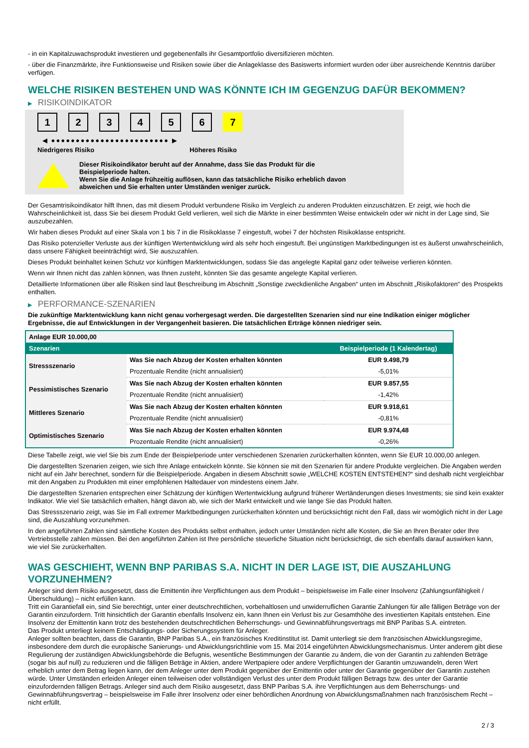- in ein Kapitalzuwachsprodukt investieren und gegebenenfalls ihr Gesamtportfolio diversifizieren möchten.
- über die Finanzmärkte, ihre Funktionsweise und Risiken sowie über die Anlageklasse des Basiswerts informiert wurden oder über ausreichende Kenntnis darüber verfügen.
WELCHE RISIKEN BESTEHEN UND WAS KÖNNTE ICH IM GEGENZUG DAFÜR BEKOMMEN?
▶ RISIKOINDIKATOR
1 2 3 4 5 6 7
◀ ●●●●●●●●●●●●●●●●●●●●●●●● ▶
Niedrigeres Risiko Höheres Risiko
Dieser Risikoindikator beruht auf der Annahme, dass Sie das Produkt für die
Beispielperiode halten.
Wenn Sie die Anlage frühzeitig auflösen, kann das tatsächliche Risiko erheblich davon
abweichen und Sie erhalten unter Umständen weniger zurück.
Der Gesamtrisikoindikator hilft Ihnen, das mit diesem Produkt verbundene Risiko im Vergleich zu anderen Produkten einzuschätzen. Er zeigt, wie hoch die Wahrscheinlichkeit ist, dass Sie bei diesem Produkt Geld verlieren, weil sich die Märkte in einer bestimmten Weise entwickeln oder wir nicht in der Lage sind, Sie auszubezahlen.
Wir haben dieses Produkt auf einer Skala von 1 bis 7 in die Risikoklasse 7 eingestuft, wobei 7 der höchsten Risikoklasse entspricht.
Das Risiko potenzieller Verluste aus der künftigen Wertentwicklung wird als sehr hoch eingestuft. Bei ungünstigen Marktbedingungen ist es äußerst unwahrscheinlich, dass unsere Fähigkeit beeinträchtigt wird, Sie auszuzahlen.
Dieses Produkt beinhaltet keinen Schutz vor künftigen Marktentwicklungen, sodass Sie das angelegte Kapital ganz oder teilweise verlieren könnten.
Wenn wir Ihnen nicht das zahlen können, was Ihnen zusteht, könnten Sie das gesamte angelegte Kapital verlieren.
Detaillierte Informationen über alle Risiken sind laut Beschreibung im Abschnitt „Sonstige zweckdienliche Angaben“ unten im Abschnitt „Risikofaktoren“ des Prospekts enthalten.
▶ PERFORMANCE-SZENARIEN
Die zukünftige Marktentwicklung kann nicht genau vorhergesagt werden. Die dargestellten Szenarien sind nur eine Indikation einiger möglicher Ergebnisse, die auf Entwicklungen in der Vergangenheit basieren. Die tatsächlichen Erträge können niedriger sein.
| Anlage EUR 10.000,00 | | |
| --- | --- | --- |
| Szenarien | | Beispielperiode (1 Kalendertag) |
| Stressszenario | Was Sie nach Abzug der Kosten erhalten könnten | EUR 9.498,79 |
| | Prozentuale Rendite (nicht annualisiert) | -5,01% |
| Pessimistisches Szenario | Was Sie nach Abzug der Kosten erhalten könnten | EUR 9.857,55 |
| | Prozentuale Rendite (nicht annualisiert) | -1,42% |
| Mittleres Szenario | Was Sie nach Abzug der Kosten erhalten könnten | EUR 9.918,61 |
| | Prozentuale Rendite (nicht annualisiert) | -0,81% |
| Optimistisches Szenario | Was Sie nach Abzug der Kosten erhalten könnten | EUR 9.974,48 |
| | Prozentuale Rendite (nicht annualisiert) | -0,26% |
Diese Tabelle zeigt, wie viel Sie bis zum Ende der Beispielperiode unter verschiedenen Szenarien zurückerhalten könnten, wenn Sie EUR 10.000,00 anlegen.
Die dargestellten Szenarien zeigen, wie sich Ihre Anlage entwickeln könnte. Sie können sie mit den Szenarien für andere Produkte vergleichen. Die Angaben werden nicht auf ein Jahr berechnet, sondern für die Beispielperiode. Angaben in diesem Abschnitt sowie „WELCHE KOSTEN ENTSTEHEN?“ sind deshalb nicht vergleichbar mit den Angaben zu Produkten mit einer empfohlenen Haltedauer von mindestens einem Jahr.
Die dargestellten Szenarien entsprechen einer Schätzung der künftigen Wertentwicklung aufgrund früherer Wertänderungen dieses Investments; sie sind kein exakter Indikator. Wie viel Sie tatsächlich erhalten, hängt davon ab, wie sich der Markt entwickelt und wie lange Sie das Produkt halten.
Das Stressszenario zeigt, was Sie im Fall extremer Marktbedingungen zurückerhalten könnten und berücksichtigt nicht den Fall, dass wir womöglich nicht in der Lage sind, die Auszahlung vorzunehmen.
In den angeführten Zahlen sind sämtliche Kosten des Produkts selbst enthalten, jedoch unter Umständen nicht alle Kosten, die Sie an Ihren Berater oder Ihre Vertriebsstelle zahlen müssen. Bei den angeführten Zahlen ist Ihre persönliche steuerliche Situation nicht berücksichtigt, die sich ebenfalls darauf auswirken kann, wie viel Sie zurückerhalten.
WAS GESCHIEHT, WENN BNP PARIBAS S.A. NICHT IN DER LAGE IST, DIE AUSZAHLUNG VORZUNEHMEN?
Anleger sind dem Risiko ausgesetzt, dass die Emittentin ihre Verpflichtungen aus dem Produkt – beispielsweise im Falle einer Insolvenz (Zahlungsunfähigkeit / Überschuldung) – nicht erfüllen kann.
Tritt ein Garantiefall ein, sind Sie berechtigt, unter einer deutschrechtlichen, vorbehaltlosen und unwiderruflichen Garantie Zahlungen für alle fälligen Beträge von der Garantin einzufordern. Tritt hinsichtlich der Garantin ebenfalls Insolvenz ein, kann Ihnen ein Verlust bis zur Gesamthöhe des investierten Kapitals entstehen. Eine Insolvenz der Emittentin kann trotz des bestehenden deutschrechtlichen Beherrschungs- und Gewinnabführungsvertrags mit BNP Paribas S.A. eintreten.
Das Produkt unterliegt keinem Entschädigungs- oder Sicherungssystem für Anleger.
Anleger sollten beachten, dass die Garantin, BNP Paribas S.A., ein französisches Kreditinstitut ist. Damit unterliegt sie dem französischen Abwicklungsregime, insbesondere dem durch die europäische Sanierungs- und Abwicklungsrichtlinie vom 15. Mai 2014 eingeführten Abwicklungsmechanismus. Unter anderem gibt diese Regulierung der zuständigen Abwicklungsbehörde die Befugnis, wesentliche Bestimmungen der Garantie zu ändern, die von der Garantin zu zahlenden Beträge (sogar bis auf null) zu reduzieren und die fälligen Beträge in Aktien, andere Wertpapiere oder andere Verpflichtungen der Garantin umzuwandeln, deren Wert erheblich unter dem Betrag liegen kann, der dem Anleger unter dem Produkt gegenüber der Emittentin oder unter der Garantie gegenüber der Garantin zustehen würde. Unter Umständen erleiden Anleger einen teilweisen oder vollständigen Verlust des unter dem Produkt fälligen Betrags bzw. des unter der Garantie einzufordernden fälligen Betrags. Anleger sind auch dem Risiko ausgesetzt, dass BNP Paribas S.A. ihre Verpflichtungen aus dem Beherrschungs- und Gewinnabführungsvertrag – beispielsweise im Falle ihrer Insolvenz oder einer behördlichen Anordnung von Abwicklungsmaßnahmen nach französischem Recht – nicht erfüllt.
2 / 3